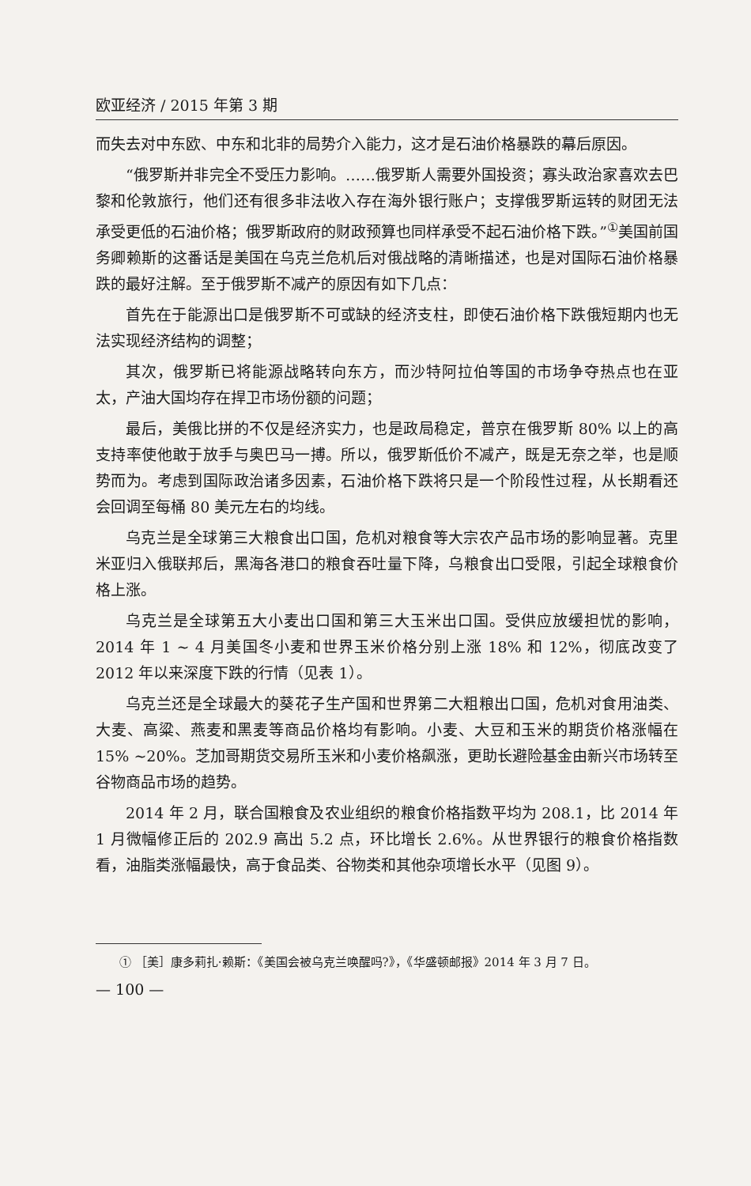欧亚经济 / 2015 年第 3 期
而失去对中东欧、中东和北非的局势介入能力，这才是石油价格暴跌的幕后原因。
“俄罗斯并非完全不受压力影响。……俄罗斯人需要外国投资；寡头政治家喜欢去巴黎和伦敦旅行，他们还有很多非法收入存在海外银行账户；支撑俄罗斯运转的财团无法承受更低的石油价格；俄罗斯政府的财政预算也同样承受不起石油价格下跌。”<sup>①</sup>美国前国务卿赖斯的这番话是美国在乌克兰危机后对俄战略的清晰描述，也是对国际石油价格暴跌的最好注解。至于俄罗斯不减产的原因有如下几点：
首先在于能源出口是俄罗斯不可或缺的经济支柱，即使石油价格下跌俄短期内也无法实现经济结构的调整；
其次，俄罗斯已将能源战略转向东方，而沙特阿拉伯等国的市场争夺热点也在亚太，产油大国均存在捍卫市场份额的问题；
最后，美俄比拼的不仅是经济实力，也是政局稳定，普京在俄罗斯 80% 以上的高支持率使他敢于放手与奥巴马一搏。所以，俄罗斯低价不减产，既是无奈之举，也是顺势而为。考虑到国际政治诸多因素，石油价格下跌将只是一个阶段性过程，从长期看还会回调至每桶 80 美元左右的均线。
乌克兰是全球第三大粮食出口国，危机对粮食等大宗农产品市场的影响显著。克里米亚归入俄联邦后，黑海各港口的粮食吞吐量下降，乌粮食出口受限，引起全球粮食价格上涨。
乌克兰是全球第五大小麦出口国和第三大玉米出口国。受供应放缓担忧的影响，2014 年 1 ~ 4 月美国冬小麦和世界玉米价格分别上涨 18% 和 12%，彻底改变了 2012 年以来深度下跌的行情（见表 1）。
乌克兰还是全球最大的葵花子生产国和世界第二大粗粮出口国，危机对食用油类、大麦、高粱、燕麦和黑麦等商品价格均有影响。小麦、大豆和玉米的期货价格涨幅在 15% ~20%。芝加哥期货交易所玉米和小麦价格飙涨，更助长避险基金由新兴市场转至谷物商品市场的趋势。
2014 年 2 月，联合国粮食及农业组织的粮食价格指数平均为 208.1，比 2014 年 1 月微幅修正后的 202.9 高出 5.2 点，环比增长 2.6%。从世界银行的粮食价格指数看，油脂类涨幅最快，高于食品类、谷物类和其他杂项增长水平（见图 9）。
① ［美］康多莉扎·赖斯：《美国会被乌克兰唤醒吗?》，《华盛顿邮报》2014 年 3 月 7 日。
— 100 —